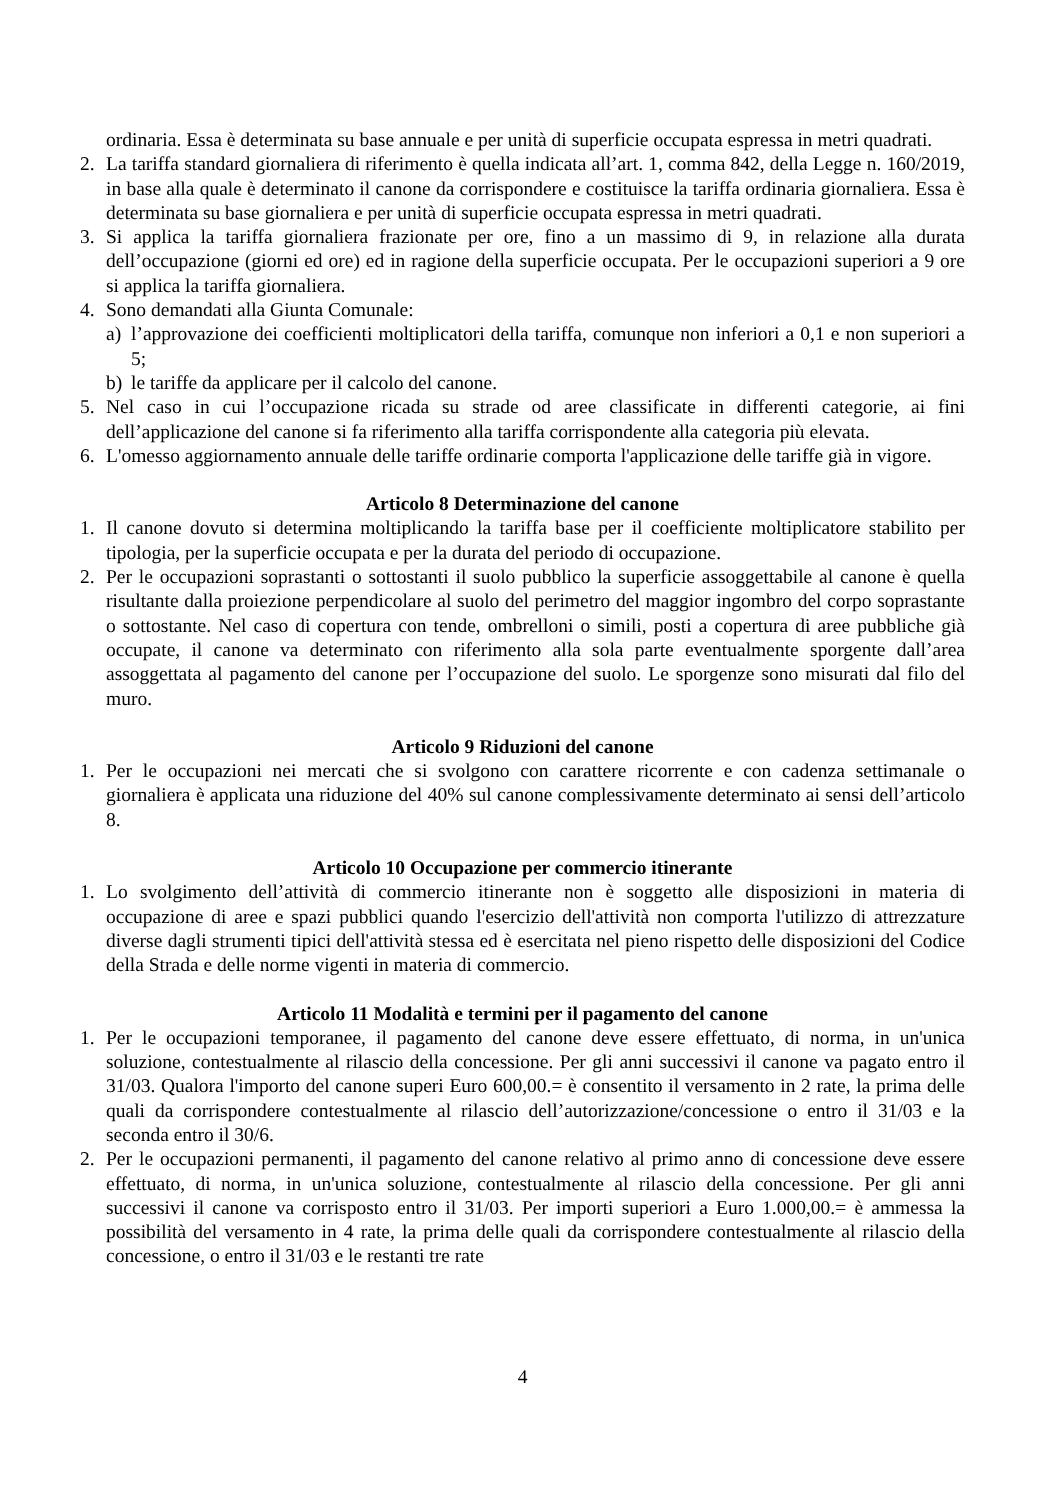ordinaria. Essa è determinata su base annuale e per unità di superficie occupata espressa in metri quadrati.
2. La tariffa standard giornaliera di riferimento è quella indicata all’art. 1, comma 842, della Legge n. 160/2019, in base alla quale è determinato il canone da corrispondere e costituisce la tariffa ordinaria giornaliera. Essa è determinata su base giornaliera e per unità di superficie occupata espressa in metri quadrati.
3. Si applica la tariffa giornaliera frazionate per ore, fino a un massimo di 9, in relazione alla durata dell’occupazione (giorni ed ore) ed in ragione della superficie occupata. Per le occupazioni superiori a 9 ore si applica la tariffa giornaliera.
4. Sono demandati alla Giunta Comunale:
a) l’approvazione dei coefficienti moltiplicatori della tariffa, comunque non inferiori a 0,1 e non superiori a 5;
b) le tariffe da applicare per il calcolo del canone.
5. Nel caso in cui l’occupazione ricada su strade od aree classificate in differenti categorie, ai fini dell’applicazione del canone si fa riferimento alla tariffa corrispondente alla categoria più elevata.
6. L'omesso aggiornamento annuale delle tariffe ordinarie comporta l'applicazione delle tariffe già in vigore.
Articolo 8 Determinazione del canone
1. Il canone dovuto si determina moltiplicando la tariffa base per il coefficiente moltiplicatore stabilito per tipologia, per la superficie occupata e per la durata del periodo di occupazione.
2. Per le occupazioni soprastanti o sottostanti il suolo pubblico la superficie assoggettabile al canone è quella risultante dalla proiezione perpendicolare al suolo del perimetro del maggior ingombro del corpo soprastante o sottostante. Nel caso di copertura con tende, ombrelloni o simili, posti a copertura di aree pubbliche già occupate, il canone va determinato con riferimento alla sola parte eventualmente sporgente dall’area assoggettata al pagamento del canone per l’occupazione del suolo. Le sporgenze sono misurati dal filo del muro.
Articolo 9 Riduzioni del canone
1. Per le occupazioni nei mercati che si svolgono con carattere ricorrente e con cadenza settimanale o giornaliera è applicata una riduzione del 40% sul canone complessivamente determinato ai sensi dell’articolo 8.
Articolo 10 Occupazione per commercio itinerante
1. Lo svolgimento dell’attività di commercio itinerante non è soggetto alle disposizioni in materia di occupazione di aree e spazi pubblici quando l'esercizio dell'attività non comporta l'utilizzo di attrezzature diverse dagli strumenti tipici dell'attività stessa ed è esercitata nel pieno rispetto delle disposizioni del Codice della Strada e delle norme vigenti in materia di commercio.
Articolo 11 Modalità e termini per il pagamento del canone
1. Per le occupazioni temporanee, il pagamento del canone deve essere effettuato, di norma, in un'unica soluzione, contestualmente al rilascio della concessione. Per gli anni successivi il canone va pagato entro il 31/03. Qualora l'importo del canone superi Euro 600,00.= è consentito il versamento in 2 rate, la prima delle quali da corrispondere contestualmente al rilascio dell’autorizzazione/concessione o entro il 31/03 e la seconda entro il 30/6.
2. Per le occupazioni permanenti, il pagamento del canone relativo al primo anno di concessione deve essere effettuato, di norma, in un'unica soluzione, contestualmente al rilascio della concessione. Per gli anni successivi il canone va corrisposto entro il 31/03. Per importi superiori a Euro 1.000,00.= è ammessa la possibilità del versamento in 4 rate, la prima delle quali da corrispondere contestualmente al rilascio della concessione, o entro il 31/03 e le restanti tre rate
4